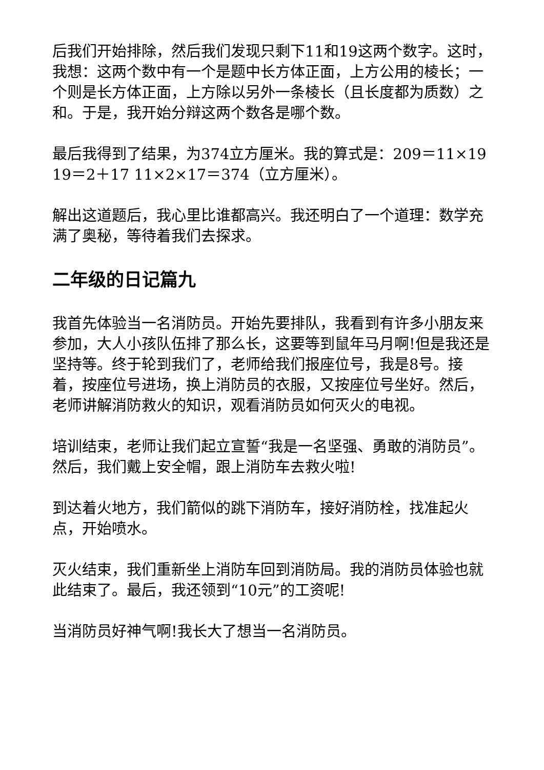后我们开始排除，然后我们发现只剩下11和19这两个数字。这时，我想：这两个数中有一个是题中长方体正面，上方公用的棱长；一个则是长方体正面，上方除以另外一条棱长（且长度都为质数）之和。于是，我开始分辩这两个数各是哪个数。
最后我得到了结果，为374立方厘米。我的算式是：209＝11×19 19＝2＋17 11×2×17＝374（立方厘米）。
解出这道题后，我心里比谁都高兴。我还明白了一个道理：数学充满了奥秘，等待着我们去探求。
二年级的日记篇九
我首先体验当一名消防员。开始先要排队，我看到有许多小朋友来参加，大人小孩队伍排了那么长，这要等到鼠年马月啊!但是我还是坚持等。终于轮到我们了，老师给我们报座位号，我是8号。接着，按座位号进场，换上消防员的衣服，又按座位号坐好。然后，老师讲解消防救火的知识，观看消防员如何灭火的电视。
培训结束，老师让我们起立宣誓“我是一名坚强、勇敢的消防员”。然后，我们戴上安全帽，跟上消防车去救火啦!
到达着火地方，我们箭似的跳下消防车，接好消防栓，找准起火点，开始喷水。
灭火结束，我们重新坐上消防车回到消防局。我的消防员体验也就此结束了。最后，我还领到“10元”的工资呢!
当消防员好神气啊!我长大了想当一名消防员。